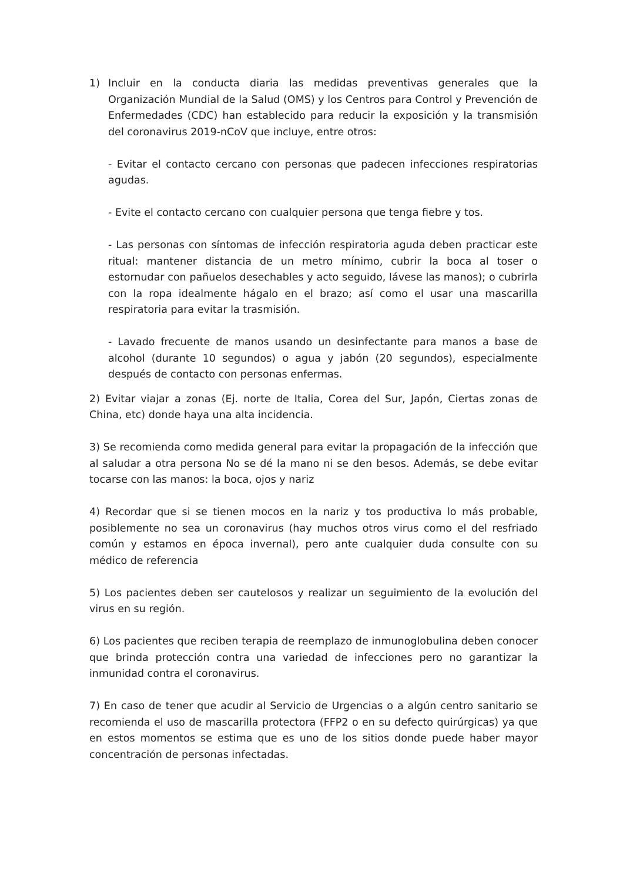1) Incluir en la conducta diaria las medidas preventivas generales que la Organización Mundial de la Salud (OMS) y los Centros para Control y Prevención de Enfermedades (CDC) han establecido para reducir la exposición y la transmisión del coronavirus 2019-nCoV que incluye, entre otros:
- Evitar el contacto cercano con personas que padecen infecciones respiratorias agudas.
- Evite el contacto cercano con cualquier persona que tenga fiebre y tos.
- Las personas con síntomas de infección respiratoria aguda deben practicar este ritual: mantener distancia de un metro mínimo, cubrir la boca al toser o estornudar con pañuelos desechables y acto seguido, lávese las manos); o cubrirla con la ropa idealmente hágalo en el brazo; así como el usar una mascarilla respiratoria para evitar la trasmisión.
- Lavado frecuente de manos usando un desinfectante para manos a base de alcohol (durante 10 segundos) o agua y jabón (20 segundos), especialmente después de contacto con personas enfermas.
2) Evitar viajar a zonas (Ej. norte de Italia, Corea del Sur, Japón, Ciertas zonas de China, etc) donde haya una alta incidencia.
3) Se recomienda como medida general para evitar la propagación de la infección que al saludar a otra persona No se dé la mano ni se den besos. Además, se debe evitar tocarse con las manos: la boca, ojos y nariz
4) Recordar que si se tienen mocos en la nariz y tos productiva lo más probable, posiblemente no sea un coronavirus (hay muchos otros virus como el del resfriado común y estamos en época invernal), pero ante cualquier duda consulte con su médico de referencia
5) Los pacientes deben ser cautelosos y realizar un seguimiento de la evolución del virus en su región.
6) Los pacientes que reciben terapia de reemplazo de inmunoglobulina deben conocer que brinda protección contra una variedad de infecciones pero no garantizar la inmunidad contra el coronavirus.
7) En caso de tener que acudir al Servicio de Urgencias o a algún centro sanitario se recomienda el uso de mascarilla protectora (FFP2 o en su defecto quirúrgicas) ya que en estos momentos se estima que es uno de los sitios donde puede haber mayor concentración de personas infectadas.